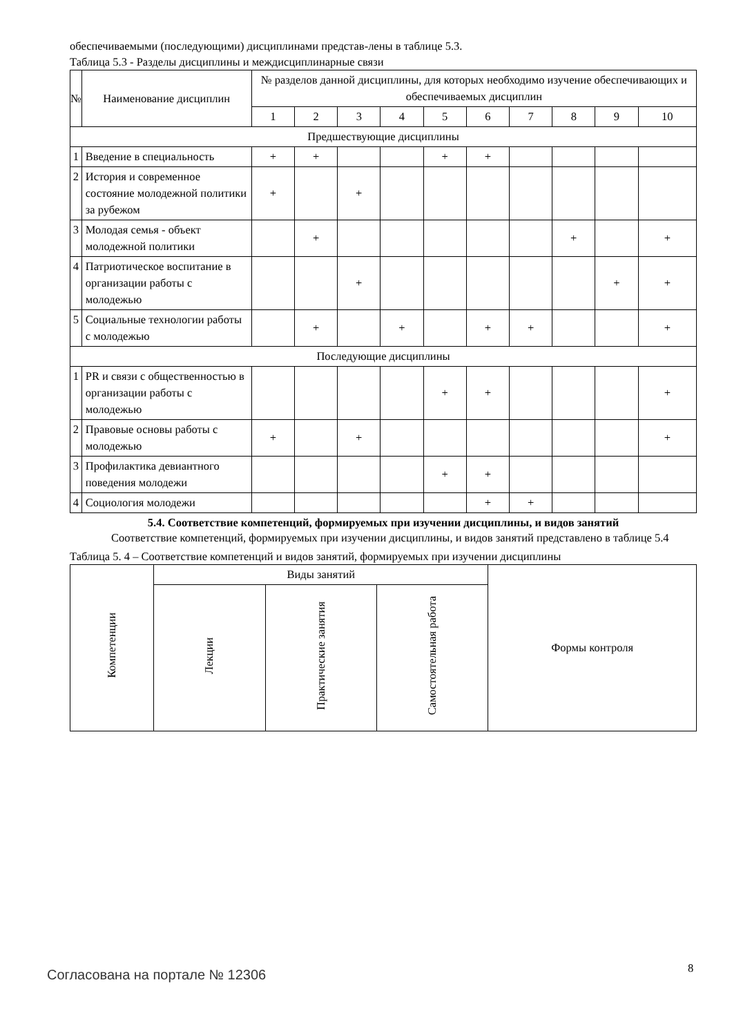обеспечиваемыми (последующими) дисциплинами представ-лены в таблице 5.3.
Таблица 5.3 - Разделы дисциплины и междисциплинарные связи
| № | Наименование дисциплин | № разделов данной дисциплины, для которых необходимо изучение обеспечивающих и обеспечиваемых дисциплин | | | | | | | | | |
| --- | --- | --- | --- | --- | --- | --- | --- | --- | --- | --- | --- |
| | | 1 | 2 | 3 | 4 | 5 | 6 | 7 | 8 | 9 | 10 |
| Предшествующие дисциплины | | | | | | | | | | | |
| 1 | Введение в специальность | + | + | | | + | + | | | | |
| 2 | История и современное состояние молодежной политики за рубежом | + | | + | | | | | | | |
| 3 | Молодая семья - объект молодежной политики | | + | | | | | | + | | + |
| 4 | Патриотическое воспитание в организации работы с молодежью | | | + | | | | | | + | + |
| 5 | Социальные технологии работы с молодежью | | + | | + | | + | + | | | + |
| Последующие дисциплины | | | | | | | | | | | |
| 1 | PR и связи с общественностью в организации работы с молодежью | | | | | + | + | | | | + |
| 2 | Правовые основы работы с молодежью | + | | + | | | | | | | + |
| 3 | Профилактика девиантного поведения молодежи | | | | | + | + | | | | |
| 4 | Социология молодежи | | | | | | + | + | | | |
5.4. Соответствие компетенций, формируемых при изучении дисциплины, и видов занятий
Соответствие компетенций, формируемых при изучении дисциплины, и видов занятий представлено в таблице 5.4
Таблица 5. 4 – Соответствие компетенций и видов занятий, формируемых при изучении дисциплины
| Компетенции | Виды занятий | | | Формы контроля |
| --- | --- | --- | --- | --- |
| | Лекции | Практические занятия | Самостоятельная работа | |
Согласована на портале № 12306 8